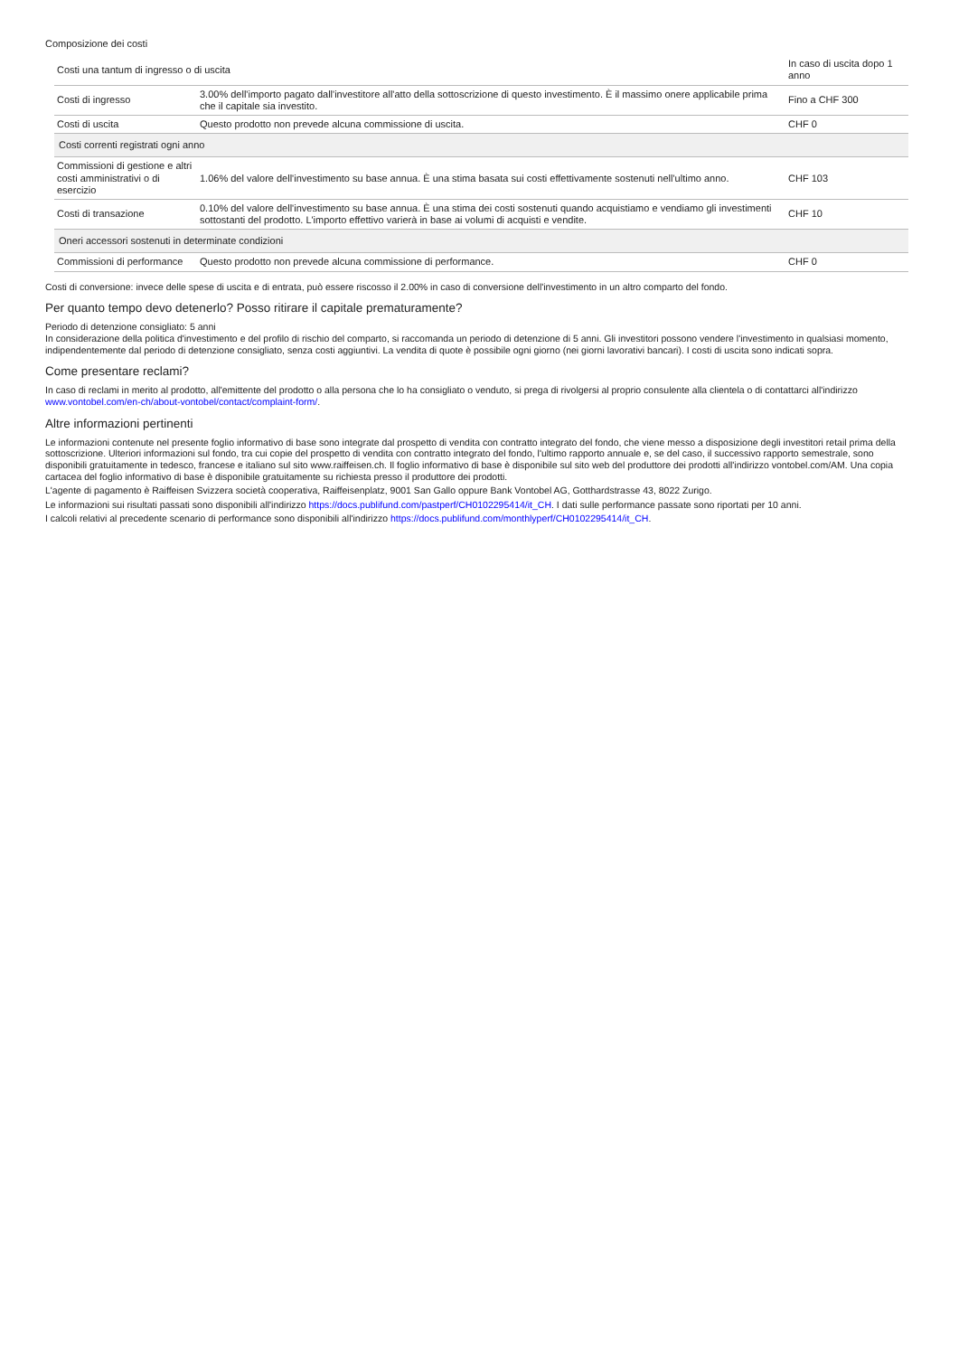Composizione dei costi
| Costi una tantum di ingresso o di uscita | | In caso di uscita dopo 1 anno |
| --- | --- | --- |
| Costi di ingresso | 3.00% dell'importo pagato dall'investitore all'atto della sottoscrizione di questo investimento. È il massimo onere applicabile prima che il capitale sia investito. | Fino a CHF 300 |
| Costi di uscita | Questo prodotto non prevede alcuna commissione di uscita. | CHF 0 |
| Costi correnti registrati ogni anno | | |
| Commissioni di gestione e altri costi amministrativi o di esercizio | 1.06% del valore dell'investimento su base annua. È una stima basata sui costi effettivamente sostenuti nell'ultimo anno. | CHF 103 |
| Costi di transazione | 0.10% del valore dell'investimento su base annua. È una stima dei costi sostenuti quando acquistiamo e vendiamo gli investimenti sottostanti del prodotto. L'importo effettivo varierà in base ai volumi di acquisti e vendite. | CHF 10 |
| Oneri accessori sostenuti in determinate condizioni | | |
| Commissioni di performance | Questo prodotto non prevede alcuna commissione di performance. | CHF 0 |
Costi di conversione: invece delle spese di uscita e di entrata, può essere riscosso il 2.00% in caso di conversione dell'investimento in un altro comparto del fondo.
Per quanto tempo devo detenerlo? Posso ritirare il capitale prematuramente?
Periodo di detenzione consigliato: 5 anni
In considerazione della politica d'investimento e del profilo di rischio del comparto, si raccomanda un periodo di detenzione di 5 anni. Gli investitori possono vendere l'investimento in qualsiasi momento, indipendentemente dal periodo di detenzione consigliato, senza costi aggiuntivi. La vendita di quote è possibile ogni giorno (nei giorni lavorativi bancari). I costi di uscita sono indicati sopra.
Come presentare reclami?
In caso di reclami in merito al prodotto, all'emittente del prodotto o alla persona che lo ha consigliato o venduto, si prega di rivolgersi al proprio consulente alla clientela o di contattarci all'indirizzo www.vontobel.com/en-ch/about-vontobel/contact/complaint-form/.
Altre informazioni pertinenti
Le informazioni contenute nel presente foglio informativo di base sono integrate dal prospetto di vendita con contratto integrato del fondo, che viene messo a disposizione degli investitori retail prima della sottoscrizione. Ulteriori informazioni sul fondo, tra cui copie del prospetto di vendita con contratto integrato del fondo, l'ultimo rapporto annuale e, se del caso, il successivo rapporto semestrale, sono disponibili gratuitamente in tedesco, francese e italiano sul sito www.raiffeisen.ch. Il foglio informativo di base è disponibile sul sito web del produttore dei prodotti all'indirizzo vontobel.com/AM. Una copia cartacea del foglio informativo di base è disponibile gratuitamente su richiesta presso il produttore dei prodotti.
L'agente di pagamento è Raiffeisen Svizzera società cooperativa, Raiffeisenplatz, 9001 San Gallo oppure Bank Vontobel AG, Gotthardstrasse 43, 8022 Zurigo.
Le informazioni sui risultati passati sono disponibili all'indirizzo https://docs.publifund.com/pastperf/CH0102295414/it_CH. I dati sulle performance passate sono riportati per 10 anni.
I calcoli relativi al precedente scenario di performance sono disponibili all'indirizzo https://docs.publifund.com/monthlyperf/CH0102295414/it_CH.